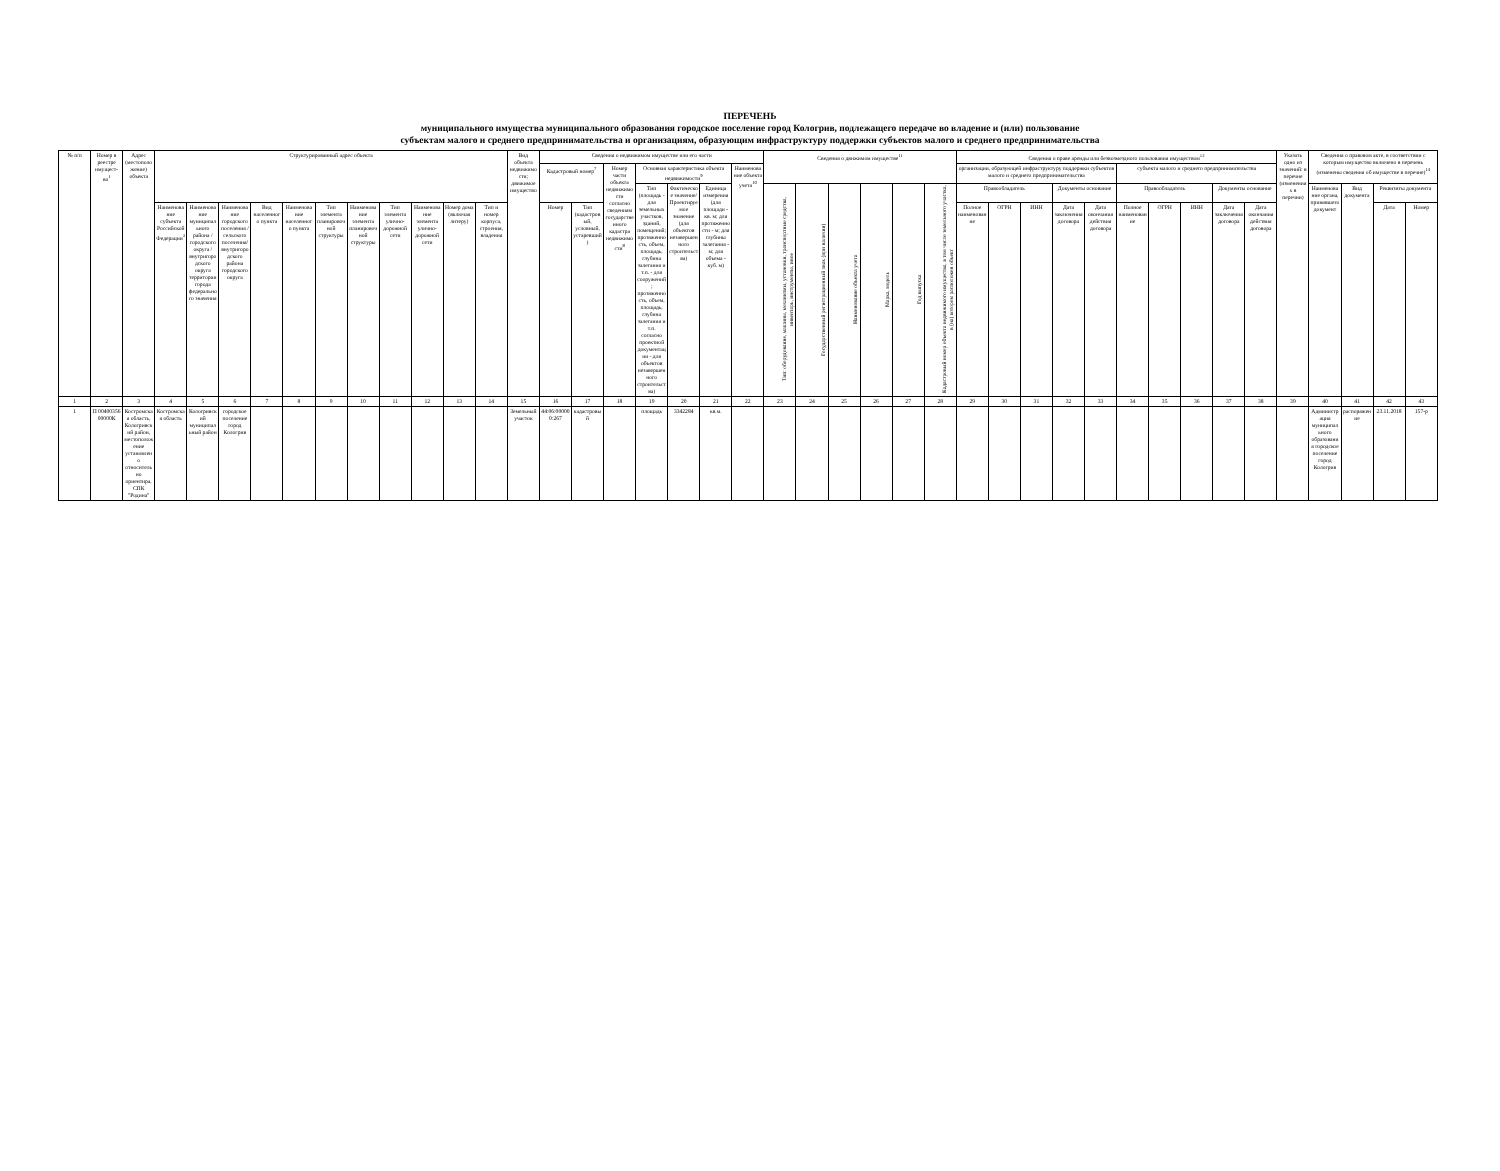ПЕРЕЧЕНЬ
муниципального имущества муниципального образования городское поселение город Кологрив, подлежащего передаче во владение и (или) пользование
субъектам малого и среднего предпринимательства и организациям, образующим инфраструктуру поддержки субъектов малого и среднего предпринимательства
| № п/п | Номер в реестре имущест-ва<sup>1</sup> | Адрес (местоположение) объекта | Структурированный адрес объекта | | | | | | | | | | | Вид объекта недвижимости; движимое имущество | Сведения о недвижимом имуществе или его части | | | | | | | Сведения о движимом имуществе<sup>11</sup> | | | | | | Сведения о праве аренды или безвозмездного пользования имуществом<sup>12</sup> | | | | | | | | | | Указать одно из значений: в перечне (изменениях в перечни) | Сведения о правовом акте, в соответствии с которым имущество включено в перечень (изменены сведения об имуществе в перечне)<sup>14</sup> | | | |
| --- | --- | --- | --- | --- | --- | --- | --- | --- | --- | --- | --- | --- | --- | --- | --- | --- | --- | --- | --- | --- | --- | --- | --- | --- | --- | --- | --- | --- | --- | --- | --- | --- | --- | --- | --- | --- | --- | --- | --- | --- | --- | --- |
| | | | | | | | | | | | | | | | Кадастровый номер<sup>7</sup> | | Номер части объекта недвижимости согласно сведениям государственного кадастра недвижимости<sup>8</sup> | Основная характеристика объекта недвижимости<sup>9</sup> | | | Наименование объекта учета<sup>10</sup> | | | | | | | организации, образующей инфраструктуру поддержки субъектов малого и среднего предпринимательства | | | | | субъекта малого и среднего предпринимательства | | | | | | | | | |
| | | | | | | | | | | | | | | | | | | Тип (площадь - для земельных участков, зданий, помещений; протяженность, объем, площадь, глубина залегания и т.п. - для сооружений; протяженность, объем, площадь, глубина залегания и т.п. согласно проектной документации - для объектов незавершенного строительства) | Фактическое значение/ Проектируемое значение (для объектов незавершенного строительства) | Единица измерения (для площади - кв. м; для протяженности - м; для глубины залегания - м; для объема - куб. м) | | Тип: оборудование, машины, механизмы, установки, транспортные средства, инвентарь, инструменты, иное | Государственный регистрационный знак (при наличии) | Наименование объекта учета | Марка, модель | Год выпуска | Кадастровый номер объекта недвижимого имущества, в том числе земельного участка, в (на) котором расположен объект | Правообладатель | | | Документы основание | | Правообладатель | | | Документы основание | | | Наименование органа, принявшего документ | Вид документа | Реквизиты документа | |
| | | | Наименование субъекта Российской Федерации<sup>3</sup> | Наименование муниципального района / городского округа / внутригородского округа территории города федерального значения | Наименование городского поселения / сельского поселения/ внутригородского района городского округа | Вид населенного пункта | Наименование населенного пункта | Тип элемента планировочной структуры | Наименование элемента планировочной структуры | Тип элемента улично-дорожной сети | Наименование элемента улично-дорожной сети | Номер дома (включая литеру) | Тип и номер корпуса, строения, владения | | Номер | Тип (кадастровый, условный, устаревший) | | | | | | | | | | | | Полное наименование | ОГРН | ИНН | Дата заключения договора | Дата окончания действия договора | Полное наименование | ОГРН | ИНН | Дата заключения договора | Дата окончания действия договора | | | | Дата | Номер |
| 1 | 2 | 3 | 4 | 5 | 6 | 7 | 8 | 9 | 10 | 11 | 12 | 13 | 14 | 15 | 16 | 17 | 18 | 19 | 20 | 21 | 22 | 23 | 24 | 25 | 26 | 27 | 28 | 29 | 30 | 31 | 32 | 33 | 34 | 35 | 36 | 37 | 38 | 39 | 40 | 41 | 42 | 43 |
| 1 | П 00400356 00000К | Костромская область, Кологривский район, местоположение установлено относительно ориентира, СПК "Родина" | Костромская область | Кологривский муниципальный район | городское поселение город Кологрив | | | | | | | | | Земельный участок | 44:06:000000:267 | кадастровый | | площадь | 3342284 | кв.м. | | | | | | | | | | | | | | | | | | | Администрация муниципального образования городское поселение город Кологрив | распоряжение | 23.11.2018 | 157-р |